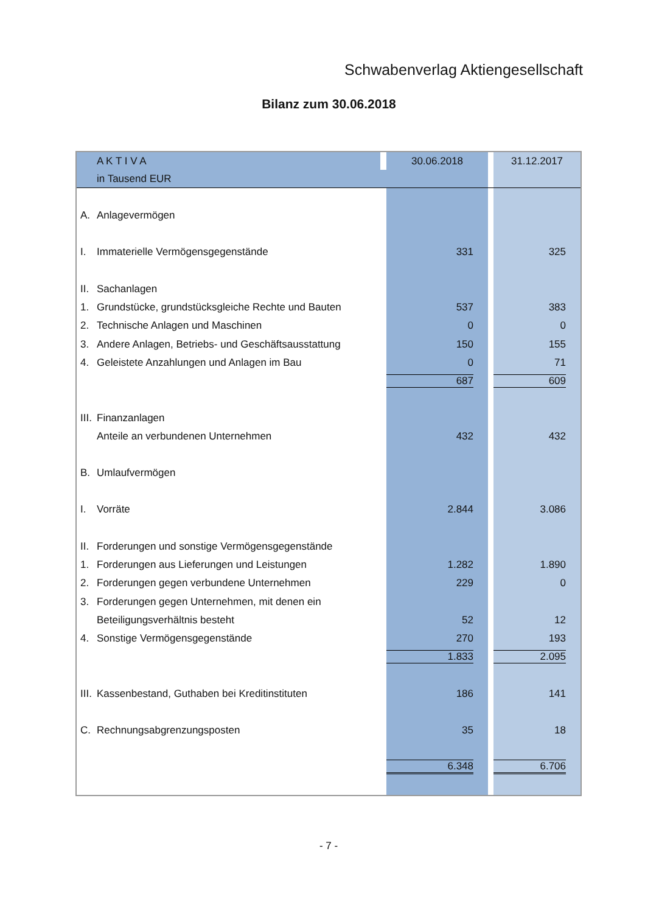Schwabenverlag Aktiengesellschaft
Bilanz zum 30.06.2018
| | A K T I V A | | 30.06.2018 | | 31.12.2017 |
| | in Tausend EUR | | | | |
| A. | Anlagevermögen | | | | |
| I. | Immaterielle Vermögensgegenstände | | 331 | | 325 |
| II. | Sachanlagen | | | | |
| 1. | Grundstücke, grundstücksgleiche Rechte und Bauten | | 537 | | 383 |
| 2. | Technische Anlagen und Maschinen | | 0 | | 0 |
| 3. | Andere Anlagen, Betriebs- und Geschäftsausstattung | | 150 | | 155 |
| 4. | Geleistete Anzahlungen und Anlagen im Bau | | 0 | | 71 |
| | | | 687 | | 609 |
| III. | Finanzanlagen | | | | |
| | Anteile an verbundenen Unternehmen | | 432 | | 432 |
| B. | Umlaufvermögen | | | | |
| I. | Vorräte | | 2.844 | | 3.086 |
| II. | Forderungen und sonstige Vermögensgegenstände | | | | |
| 1. | Forderungen aus Lieferungen und Leistungen | | 1.282 | | 1.890 |
| 2. | Forderungen gegen verbundene Unternehmen | | 229 | | 0 |
| 3. | Forderungen gegen Unternehmen, mit denen ein | | | | |
| | Beteiligungsverhältnis besteht | | 52 | | 12 |
| 4. | Sonstige Vermögensgegenstände | | 270 | | 193 |
| | | | 1.833 | | 2.095 |
| III. | Kassenbestand, Guthaben bei Kreditinstituten | | 186 | | 141 |
| C. | Rechnungsabgrenzungsposten | | 35 | | 18 |
| | | | 6.348 | | 6.706 |
- 7 -